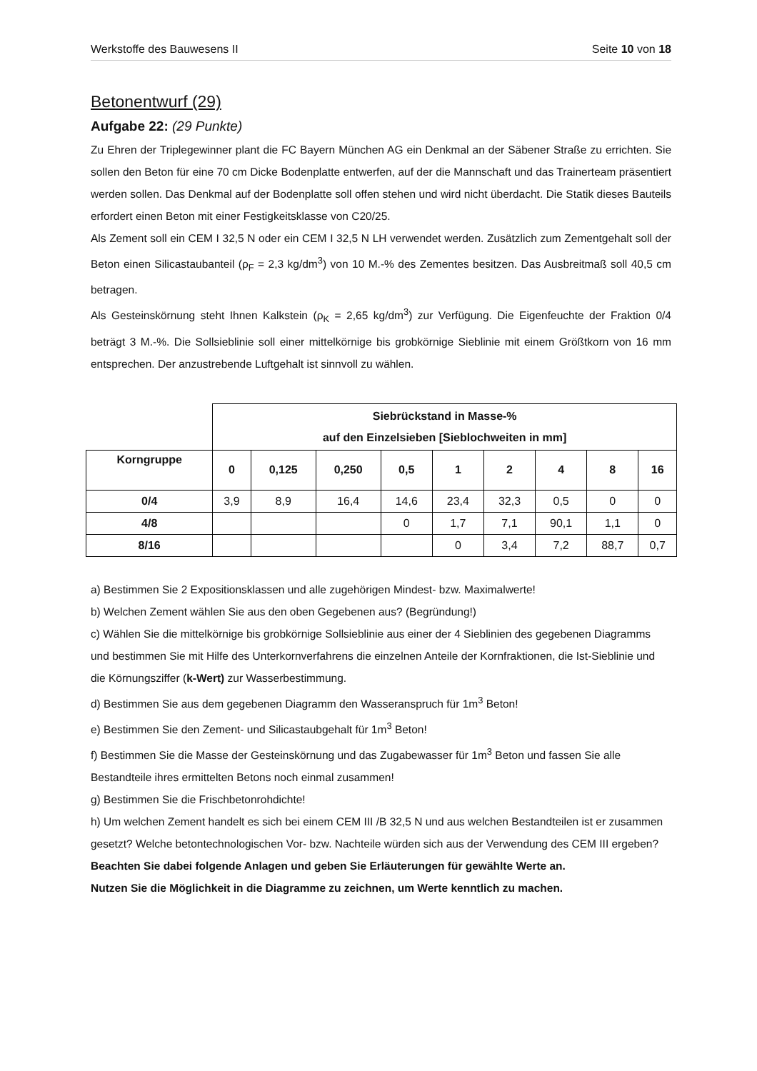Werkstoffe des Bauwesens II Seite 10 von 18
Betonentwurf (29)
Aufgabe 22: (29 Punkte)
Zu Ehren der Triplegewinner plant die FC Bayern München AG ein Denkmal an der Säbener Straße zu errichten. Sie sollen den Beton für eine 70 cm Dicke Bodenplatte entwerfen, auf der die Mannschaft und das Trainerteam präsentiert werden sollen. Das Denkmal auf der Bodenplatte soll offen stehen und wird nicht überdacht. Die Statik dieses Bauteils erfordert einen Beton mit einer Festigkeitsklasse von C20/25.
Als Zement soll ein CEM I 32,5 N oder ein CEM I 32,5 N LH verwendet werden. Zusätzlich zum Zementgehalt soll der Beton einen Silicastaubanteil (ρ<sub>F</sub> = 2,3 kg/dm<sup>3</sup>) von 10 M.-% des Zementes besitzen. Das Ausbreitmaß soll 40,5 cm betragen.
Als Gesteinskörnung steht Ihnen Kalkstein (ρ<sub>K</sub> = 2,65 kg/dm<sup>3</sup>) zur Verfügung. Die Eigenfeuchte der Fraktion 0/4 beträgt 3 M.-%. Die Sollsieblinie soll einer mittelkörnige bis grobkörnige Sieblinie mit einem Größtkorn von 16 mm entsprechen. Der anzustrebende Luftgehalt ist sinnvoll zu wählen.
| | Siebrückstand in Masse-% auf den Einzelsieben [Sieblochweiten in mm] | | | | | | | | |
| Korngruppe | 0 | 0,125 | 0,250 | 0,5 | 1 | 2 | 4 | 8 | 16 |
| 0/4 | 3,9 | 8,9 | 16,4 | 14,6 | 23,4 | 32,3 | 0,5 | 0 | 0 |
| 4/8 | | | | 0 | 1,7 | 7,1 | 90,1 | 1,1 | 0 |
| 8/16 | | | | | 0 | 3,4 | 7,2 | 88,7 | 0,7 |
a) Bestimmen Sie 2 Expositionsklassen und alle zugehörigen Mindest- bzw. Maximalwerte!
b) Welchen Zement wählen Sie aus den oben Gegebenen aus? (Begründung!)
c) Wählen Sie die mittelkörnige bis grobkörnige Sollsieblinie aus einer der 4 Sieblinien des gegebenen Diagramms und bestimmen Sie mit Hilfe des Unterkornverfahrens die einzelnen Anteile der Kornfraktionen, die Ist-Sieblinie und die Körnungsziffer (k-Wert) zur Wasserbestimmung.
d) Bestimmen Sie aus dem gegebenen Diagramm den Wasseranspruch für 1m<sup>3</sup> Beton!
e) Bestimmen Sie den Zement- und Silicastaubgehalt für 1m<sup>3</sup> Beton!
f) Bestimmen Sie die Masse der Gesteinskörnung und das Zugabewasser für 1m<sup>3</sup> Beton und fassen Sie alle Bestandteile ihres ermittelten Betons noch einmal zusammen!
g) Bestimmen Sie die Frischbetonrohdichte!
h) Um welchen Zement handelt es sich bei einem CEM III /B 32,5 N und aus welchen Bestandteilen ist er zusammen gesetzt? Welche betontechnologischen Vor- bzw. Nachteile würden sich aus der Verwendung des CEM III ergeben?
Beachten Sie dabei folgende Anlagen und geben Sie Erläuterungen für gewählte Werte an.
Nutzen Sie die Möglichkeit in die Diagramme zu zeichnen, um Werte kenntlich zu machen.